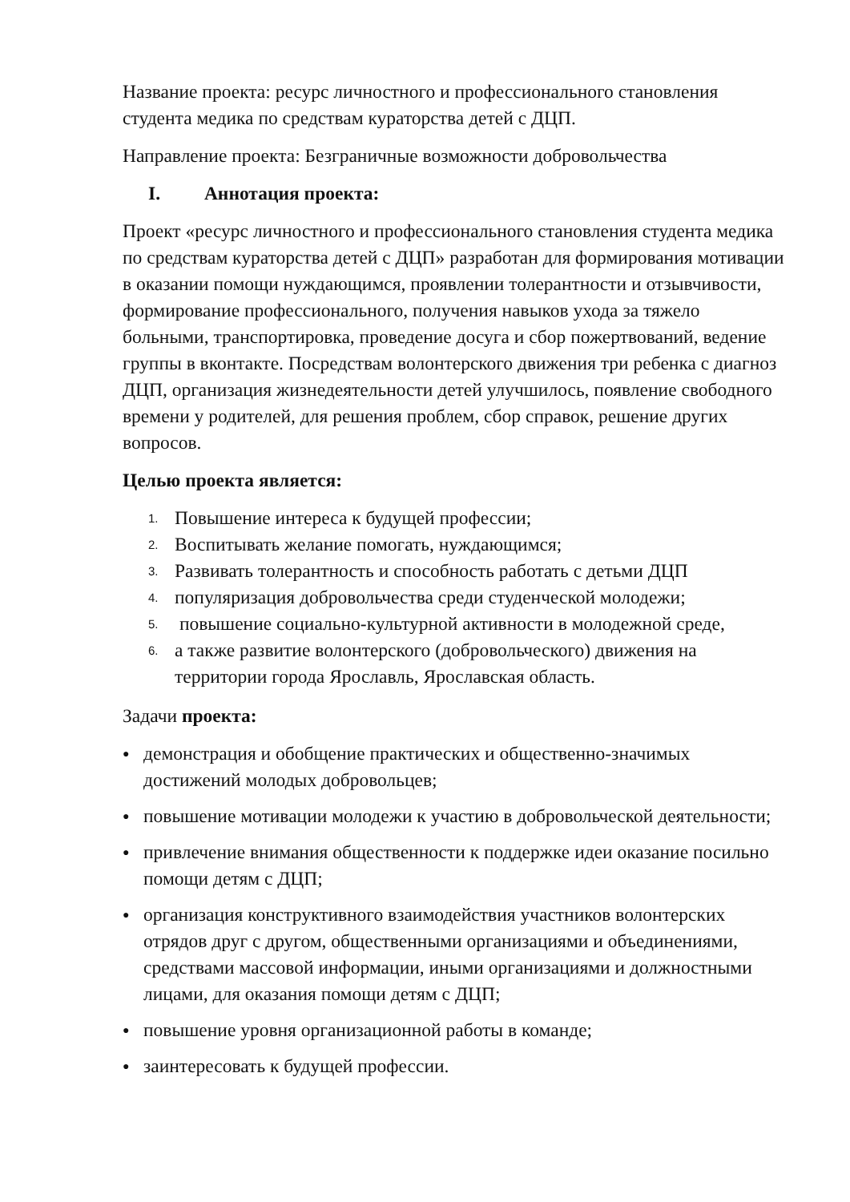Название проекта: ресурс личностного и профессионального становления студента медика по средствам кураторства детей с ДЦП.
Направление проекта: Безграничные возможности добровольчества
I. Аннотация проекта:
Проект «ресурс личностного и профессионального становления студента медика по средствам кураторства детей с ДЦП» разработан для формирования мотивации в оказании помощи нуждающимся, проявлении толерантности и отзывчивости, формирование профессионального, получения навыков ухода за тяжело больными, транспортировка, проведение досуга и сбор пожертвований, ведение группы в вконтакте. Посредствам волонтерского движения три ребенка с диагноз ДЦП, организация жизнедеятельности детей улучшилось, появление свободного времени у родителей, для решения проблем, сбор справок, решение других вопросов.
Целью проекта является:
1. Повышение интереса к будущей профессии;
2. Воспитывать желание помогать, нуждающимся;
3. Развивать толерантность и способность работать с детьми ДЦП
4. популяризация добровольчества среди студенческой молодежи;
5. повышение социально-культурной активности в молодежной среде,
6. а также развитие волонтерского (добровольческого) движения на территории города Ярославль, Ярославская область.
Задачи проекта:
● демонстрация и обобщение практических и общественно-значимых достижений молодых добровольцев;
● повышение мотивации молодежи к участию в добровольческой деятельности;
● привлечение внимания общественности к поддержке идеи оказание посильно помощи детям с ДЦП;
● организация конструктивного взаимодействия участников волонтерских отрядов друг с другом, общественными организациями и объединениями, средствами массовой информации, иными организациями и должностными лицами, для оказания помощи детям с ДЦП;
● повышение уровня организационной работы в команде;
● заинтересовать к будущей профессии.